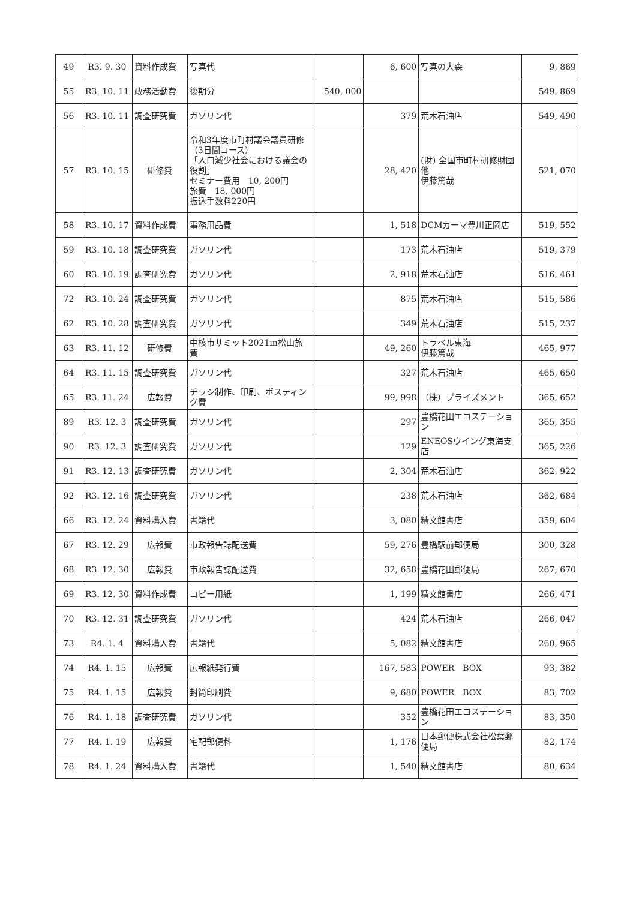| 49 | R3. 9. 30 | 資料作成費 | 写真代 | | 6, 600 | 写真の大森 | 9, 869 |
| 55 | R3. 10. 11 | 政務活動費 | 後期分 | 540, 000 | | | 549, 869 |
| 56 | R3. 10. 11 | 調査研究費 | ガソリン代 | | 379 | 荒木石油店 | 549, 490 |
| 57 | R3. 10. 15 | 研修費 | 令和3年度市町村議会議員研修（3日間コース） 「人口減少社会における議会の役割」 セミナー費用 10, 200円 旅費 18, 000円 振込手数料220円 | | 28, 420 | (財) 全国市町村研修財団他 伊藤篤哉 | 521, 070 |
| 58 | R3. 10. 17 | 資料作成費 | 事務用品費 | | 1, 518 | DCMカーマ豊川正岡店 | 519, 552 |
| 59 | R3. 10. 18 | 調査研究費 | ガソリン代 | | 173 | 荒木石油店 | 519, 379 |
| 60 | R3. 10. 19 | 調査研究費 | ガソリン代 | | 2, 918 | 荒木石油店 | 516, 461 |
| 72 | R3. 10. 24 | 調査研究費 | ガソリン代 | | 875 | 荒木石油店 | 515, 586 |
| 62 | R3. 10. 28 | 調査研究費 | ガソリン代 | | 349 | 荒木石油店 | 515, 237 |
| 63 | R3. 11. 12 | 研修費 | 中核市サミット2021in松山旅費 | | 49, 260 | トラベル東海 伊藤篤哉 | 465, 977 |
| 64 | R3. 11. 15 | 調査研究費 | ガソリン代 | | 327 | 荒木石油店 | 465, 650 |
| 65 | R3. 11. 24 | 広報費 | チラシ制作、印刷、ポスティング費 | | 99, 998 | （株）プライズメント | 365, 652 |
| 89 | R3. 12. 3 | 調査研究費 | ガソリン代 | | 297 | 豊橋花田エコステーション | 365, 355 |
| 90 | R3. 12. 3 | 調査研究費 | ガソリン代 | | 129 | ENEOSウイング東海支店 | 365, 226 |
| 91 | R3. 12. 13 | 調査研究費 | ガソリン代 | | 2, 304 | 荒木石油店 | 362, 922 |
| 92 | R3. 12. 16 | 調査研究費 | ガソリン代 | | 238 | 荒木石油店 | 362, 684 |
| 66 | R3. 12. 24 | 資料購入費 | 書籍代 | | 3, 080 | 精文館書店 | 359, 604 |
| 67 | R3. 12. 29 | 広報費 | 市政報告誌配送費 | | 59, 276 | 豊橋駅前郵便局 | 300, 328 |
| 68 | R3. 12. 30 | 広報費 | 市政報告誌配送費 | | 32, 658 | 豊橋花田郵便局 | 267, 670 |
| 69 | R3. 12. 30 | 資料作成費 | コピー用紙 | | 1, 199 | 精文館書店 | 266, 471 |
| 70 | R3. 12. 31 | 調査研究費 | ガソリン代 | | 424 | 荒木石油店 | 266, 047 |
| 73 | R4. 1. 4 | 資料購入費 | 書籍代 | | 5, 082 | 精文館書店 | 260, 965 |
| 74 | R4. 1. 15 | 広報費 | 広報紙発行費 | | 167, 583 | POWER BOX | 93, 382 |
| 75 | R4. 1. 15 | 広報費 | 封筒印刷費 | | 9, 680 | POWER BOX | 83, 702 |
| 76 | R4. 1. 18 | 調査研究費 | ガソリン代 | | 352 | 豊橋花田エコステーション | 83, 350 |
| 77 | R4. 1. 19 | 広報費 | 宅配郵便料 | | 1, 176 | 日本郵便株式会社松葉郵便局 | 82, 174 |
| 78 | R4. 1. 24 | 資料購入費 | 書籍代 | | 1, 540 | 精文館書店 | 80, 634 |